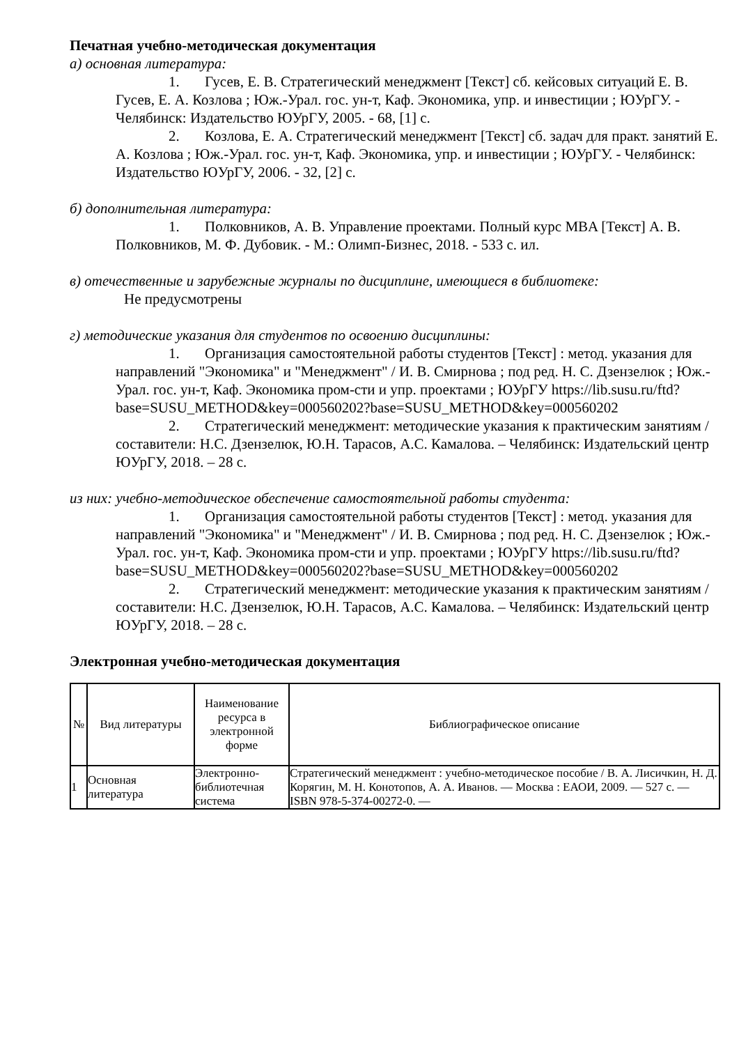Печатная учебно-методическая документация
а) основная литература:
1. Гусев, Е. В. Стратегический менеджмент [Текст] сб. кейсовых ситуаций Е. В. Гусев, Е. А. Козлова ; Юж.-Урал. гос. ун-т, Каф. Экономика, упр. и инвестиции ; ЮУрГУ. - Челябинск: Издательство ЮУрГУ, 2005. - 68, [1] с.
2. Козлова, Е. А. Стратегический менеджмент [Текст] сб. задач для практ. занятий Е. А. Козлова ; Юж.-Урал. гос. ун-т, Каф. Экономика, упр. и инвестиции ; ЮУрГУ. - Челябинск: Издательство ЮУрГУ, 2006. - 32, [2] с.
б) дополнительная литература:
1. Полковников, А. В. Управление проектами. Полный курс MBA [Текст] А. В. Полковников, М. Ф. Дубовик. - М.: Олимп-Бизнес, 2018. - 533 с. ил.
в) отечественные и зарубежные журналы по дисциплине, имеющиеся в библиотеке:
Не предусмотрены
г) методические указания для студентов по освоению дисциплины:
1. Организация самостоятельной работы студентов [Текст] : метод. указания для направлений "Экономика" и "Менеджмент" / И. В. Смирнова ; под ред. Н. С. Дзензелюк ; Юж.-Урал. гос. ун-т, Каф. Экономика пром-сти и упр. проектами ; ЮУрГУ https://lib.susu.ru/ftd?base=SUSU_METHOD&key=000560202?base=SUSU_METHOD&key=000560202
2. Стратегический менеджмент: методические указания к практическим занятиям / составители: Н.С. Дзензелюк, Ю.Н. Тарасов, А.С. Камалова. – Челябинск: Издательский центр ЮУрГУ, 2018. – 28 с.
из них: учебно-методическое обеспечение самостоятельной работы студента:
1. Организация самостоятельной работы студентов [Текст] : метод. указания для направлений "Экономика" и "Менеджмент" / И. В. Смирнова ; под ред. Н. С. Дзензелюк ; Юж.-Урал. гос. ун-т, Каф. Экономика пром-сти и упр. проектами ; ЮУрГУ https://lib.susu.ru/ftd?base=SUSU_METHOD&key=000560202?base=SUSU_METHOD&key=000560202
2. Стратегический менеджмент: методические указания к практическим занятиям / составители: Н.С. Дзензелюк, Ю.Н. Тарасов, А.С. Камалова. – Челябинск: Издательский центр ЮУрГУ, 2018. – 28 с.
Электронная учебно-методическая документация
| № | Вид литературы | Наименование ресурса в электронной форме | Библиографическое описание |
| --- | --- | --- | --- |
| 1 | Основная литература | Электронно-библиотечная система | Стратегический менеджмент : учебно-методическое пособие / В. А. Лисичкин, Н. Д. Корягин, М. Н. Конотопов, А. А. Иванов. — Москва : ЕАОИ, 2009. — 527 с. — ISBN 978-5-374-00272-0. — |